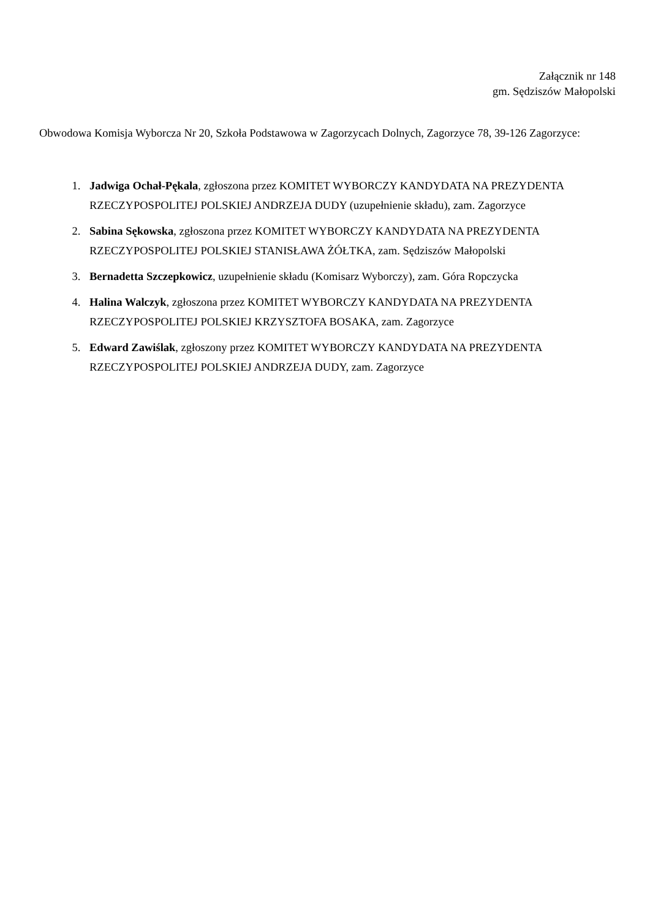Załącznik nr 148
gm. Sędziszów Małopolski
Obwodowa Komisja Wyborcza Nr 20, Szkoła Podstawowa w Zagorzycach Dolnych, Zagorzyce 78, 39-126 Zagorzyce:
1. Jadwiga Ochał-Pękala, zgłoszona przez KOMITET WYBORCZY KANDYDATA NA PREZYDENTA RZECZYPOSPOLITEJ POLSKIEJ ANDRZEJA DUDY (uzupełnienie składu), zam. Zagorzyce
2. Sabina Sękowska, zgłoszona przez KOMITET WYBORCZY KANDYDATA NA PREZYDENTA RZECZYPOSPOLITEJ POLSKIEJ STANISŁAWA ŻÓŁTKA, zam. Sędziszów Małopolski
3. Bernadetta Szczepkowicz, uzupełnienie składu (Komisarz Wyborczy), zam. Góra Ropczycka
4. Halina Walczyk, zgłoszona przez KOMITET WYBORCZY KANDYDATA NA PREZYDENTA RZECZYPOSPOLITEJ POLSKIEJ KRZYSZTOFA BOSAKA, zam. Zagorzyce
5. Edward Zawiślak, zgłoszony przez KOMITET WYBORCZY KANDYDATA NA PREZYDENTA RZECZYPOSPOLITEJ POLSKIEJ ANDRZEJA DUDY, zam. Zagorzyce